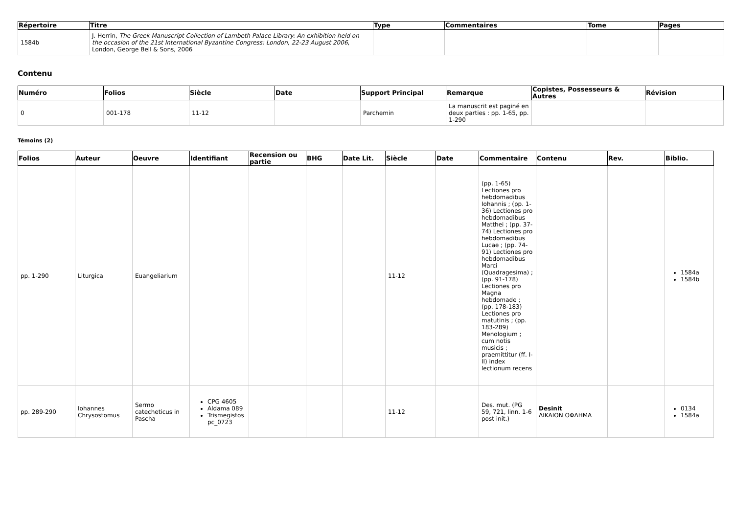| Répertoire | Titre | Type | Commentaires | Tome | Pages |
| --- | --- | --- | --- | --- | --- |
| 1584b | J. Herrin, The Greek Manuscript Collection of Lambeth Palace Library: An exhibition held on the occasion of the 21st International Byzantine Congress: London, 22-23 August 2006 , London, George Bell & Sons, 2006 | | | | |
Contenu
| Numéro | Folios | Siècle | Date | Support Principal | Remarque | Copistes, Possesseurs & Autres | Révision |
| --- | --- | --- | --- | --- | --- | --- | --- |
| 0 | 001-178 | 11-12 | | Parchemin | La manuscrit est paginé en deux parties : pp. 1-65, pp. 1-290 | | |
Témoins (2)
| Folios | Auteur | Oeuvre | Identifiant | Recension ou partie | BHG | Date Lit. | Siècle | Date | Commentaire | Contenu | Rev. | Biblio. |
| --- | --- | --- | --- | --- | --- | --- | --- | --- | --- | --- | --- | --- |
| pp. 1-290 | Liturgica | Euangeliarium | | | | | 11-12 | | (pp. 1-65) Lectiones pro hebdomadibus Iohannis ; (pp. 1-36) Lectiones pro hebdomadibus Matthei ; (pp. 37-74) Lectiones pro hebdomadibus Lucae ; (pp. 74-91) Lectiones pro hebdomadibus Marci (Quadragesima) ; (pp. 91-178) Lectiones pro Magna hebdomade ; (pp. 178-183) Lectiones pro matutinis ; (pp. 183-289) Menologium ; cum notis musicis ; praemittitur (ff. I-II) index lectionum recens | | | 1584a 1584b |
| pp. 289-290 | Iohannes Chrysostomus | Sermo catecheticus in Pascha | CPG 4605 Aldama 089 Trismegistos pc_0723 | | | | 11-12 | | Des. mut. (PG 59, 721, linn. 1-6 post init.) | Desinit ΔΙΚΑΙΟΝ ΟΦΛΗΜΑ | | 0134 1584a |